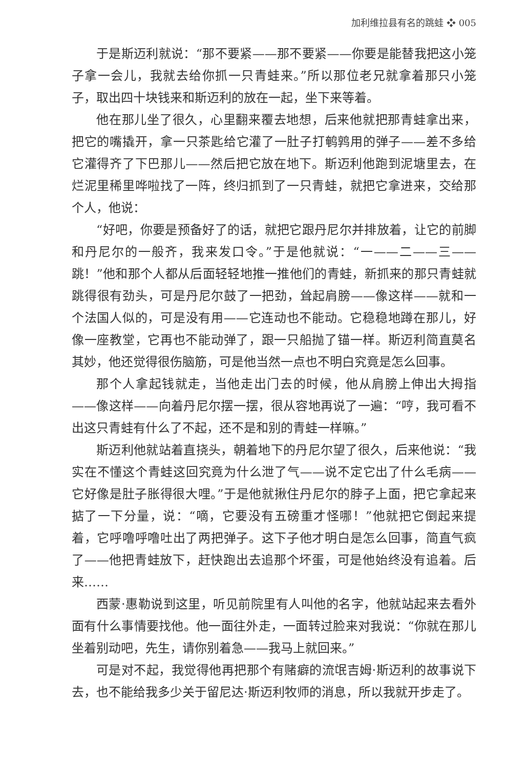加利维拉县有名的跳蛙 ❖ 005
于是斯迈利就说：“那不要紧——那不要紧——你要是能替我把这小笼子拿一会儿，我就去给你抓一只青蛙来。”所以那位老兄就拿着那只小笼子，取出四十块钱来和斯迈利的放在一起，坐下来等着。
他在那儿坐了很久，心里翻来覆去地想，后来他就把那青蛙拿出来，把它的嘴撬开，拿一只茶匙给它灌了一肚子打鹌鹑用的弹子——差不多给它灌得齐了下巴那儿——然后把它放在地下。斯迈利他跑到泥塘里去，在烂泥里稀里哗啦找了一阵，终归抓到了一只青蛙，就把它拿进来，交给那个人，他说：
“好吧，你要是预备好了的话，就把它跟丹尼尔并排放着，让它的前脚和丹尼尔的一般齐，我来发口令。”于是他就说：“一——二——三——跳！”他和那个人都从后面轻轻地推一推他们的青蛙，新抓来的那只青蛙就跳得很有劲头，可是丹尼尔鼓了一把劲，耸起肩膀——像这样——就和一个法国人似的，可是没有用——它连动也不能动。它稳稳地蹲在那儿，好像一座教堂，它再也不能动弹了，跟一只船抛了锚一样。斯迈利简直莫名其妙，他还觉得很伤脑筋，可是他当然一点也不明白究竟是怎么回事。
那个人拿起钱就走，当他走出门去的时候，他从肩膀上伸出大拇指——像这样——向着丹尼尔摆一摆，很从容地再说了一遍：“哼，我可看不出这只青蛙有什么了不起，还不是和别的青蛙一样嘛。”
斯迈利他就站着直挠头，朝着地下的丹尼尔望了很久，后来他说：“我实在不懂这个青蛙这回究竟为什么泄了气——说不定它出了什么毛病——它好像是肚子胀得很大哩。”于是他就揪住丹尼尔的脖子上面，把它拿起来掂了一下分量，说：“嘀，它要没有五磅重才怪哪！”他就把它倒起来提着，它呼噜呼噜吐出了两把弹子。这下子他才明白是怎么回事，简直气疯了——他把青蛙放下，赶快跑出去追那个坏蛋，可是他始终没有追着。后来……
西蒙·惠勒说到这里，听见前院里有人叫他的名字，他就站起来去看外面有什么事情要找他。他一面往外走，一面转过脸来对我说：“你就在那儿坐着别动吧，先生，请你别着急——我马上就回来。”
可是对不起，我觉得他再把那个有赌癖的流氓吉姆·斯迈利的故事说下去，也不能给我多少关于留尼达·斯迈利牧师的消息，所以我就开步走了。